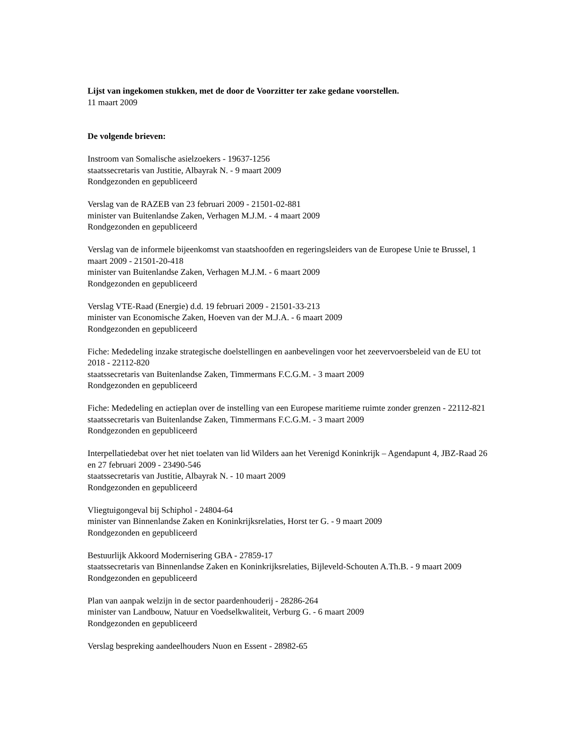Lijst van ingekomen stukken, met de door de Voorzitter ter zake gedane voorstellen.
11 maart 2009
De volgende brieven:
Instroom van Somalische asielzoekers - 19637-1256
staatssecretaris van Justitie, Albayrak N. - 9 maart 2009
Rondgezonden en gepubliceerd
Verslag van de RAZEB van 23 februari 2009 - 21501-02-881
minister van Buitenlandse Zaken, Verhagen M.J.M. - 4 maart 2009
Rondgezonden en gepubliceerd
Verslag van de informele bijeenkomst van staatshoofden en regeringsleiders van de Europese Unie te Brussel, 1 maart 2009 - 21501-20-418
minister van Buitenlandse Zaken, Verhagen M.J.M. - 6 maart 2009
Rondgezonden en gepubliceerd
Verslag VTE-Raad (Energie) d.d. 19 februari 2009 - 21501-33-213
minister van Economische Zaken, Hoeven van der M.J.A. - 6 maart 2009
Rondgezonden en gepubliceerd
Fiche: Mededeling inzake strategische doelstellingen en aanbevelingen voor het zeevervoersbeleid van de EU tot 2018 - 22112-820
staatssecretaris van Buitenlandse Zaken, Timmermans F.C.G.M. - 3 maart 2009
Rondgezonden en gepubliceerd
Fiche: Mededeling en actieplan over de instelling van een Europese maritieme ruimte zonder grenzen - 22112-821
staatssecretaris van Buitenlandse Zaken, Timmermans F.C.G.M. - 3 maart 2009
Rondgezonden en gepubliceerd
Interpellatiedebat over het niet toelaten van lid Wilders aan het Verenigd Koninkrijk – Agendapunt 4, JBZ-Raad 26 en 27 februari 2009 - 23490-546
staatssecretaris van Justitie, Albayrak N. - 10 maart 2009
Rondgezonden en gepubliceerd
Vliegtuigongeval bij Schiphol - 24804-64
minister van Binnenlandse Zaken en Koninkrijksrelaties, Horst ter G. - 9 maart 2009
Rondgezonden en gepubliceerd
Bestuurlijk Akkoord Modernisering GBA - 27859-17
staatssecretaris van Binnenlandse Zaken en Koninkrijksrelaties, Bijleveld-Schouten A.Th.B. - 9 maart 2009
Rondgezonden en gepubliceerd
Plan van aanpak welzijn in de sector paardenhouderij - 28286-264
minister van Landbouw, Natuur en Voedselkwaliteit, Verburg G. - 6 maart 2009
Rondgezonden en gepubliceerd
Verslag bespreking aandeelhouders Nuon en Essent - 28982-65